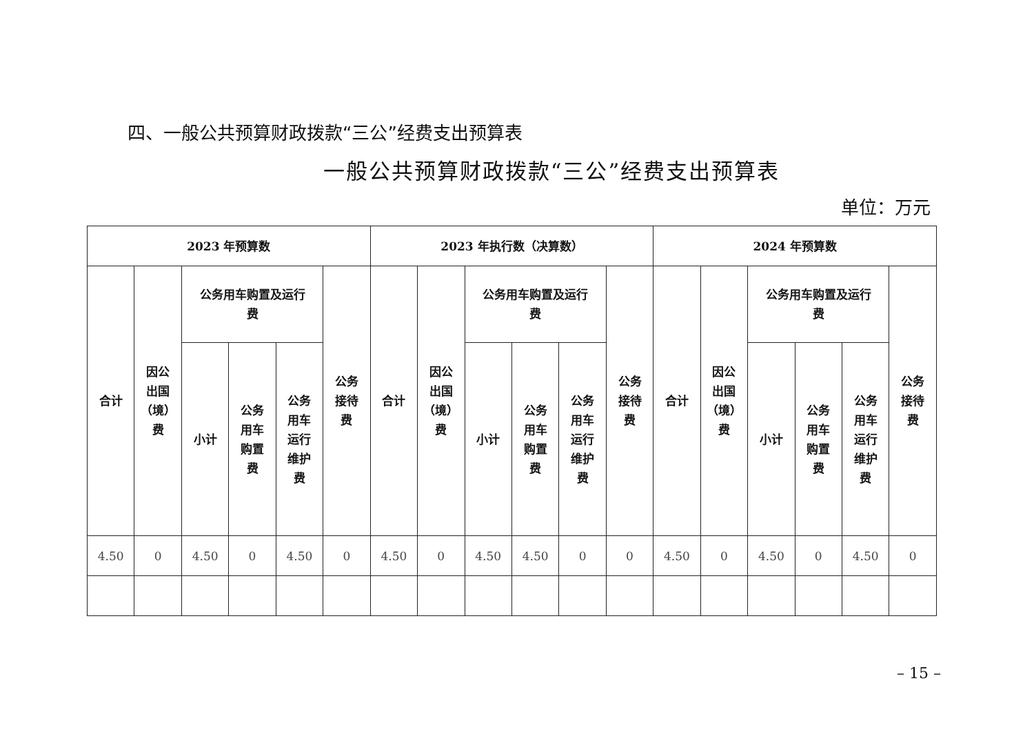四、一般公共预算财政拨款“三公”经费支出预算表
一般公共预算财政拨款“三公”经费支出预算表
单位：万元
| 2023 年预算数 | | | | | | 2023 年执行数（决算数） | | | | | | 2024 年预算数 | | | | | |
| --- | --- | --- | --- | --- | --- | --- | --- | --- | --- | --- | --- | --- | --- | --- | --- | --- | --- |
| 合计 | 因公 出国 （境） 费 | 公务用车购置及运行 费 | | | 公务 接待 费 | 合计 | 因公 出国 （境） 费 | 公务用车购置及运行 费 | | | 公务 接待 费 | 合计 | 因公 出国 （境） 费 | 公务用车购置及运行 费 | | | 公务 接待 费 |
| | | 小计 | 公务 用车 购置 费 | 公务 用车 运行 维护 费 | | | | 小计 | 公务 用车 购置 费 | 公务 用车 运行 维护 费 | | | | 小计 | 公务 用车 购置 费 | 公务 用车 运行 维护 费 | |
| 4.50 | 0 | 4.50 | 0 | 4.50 | 0 | 4.50 | 0 | 4.50 | 4.50 | 0 | 0 | 4.50 | 0 | 4.50 | 0 | 4.50 | 0 |
– 15 –